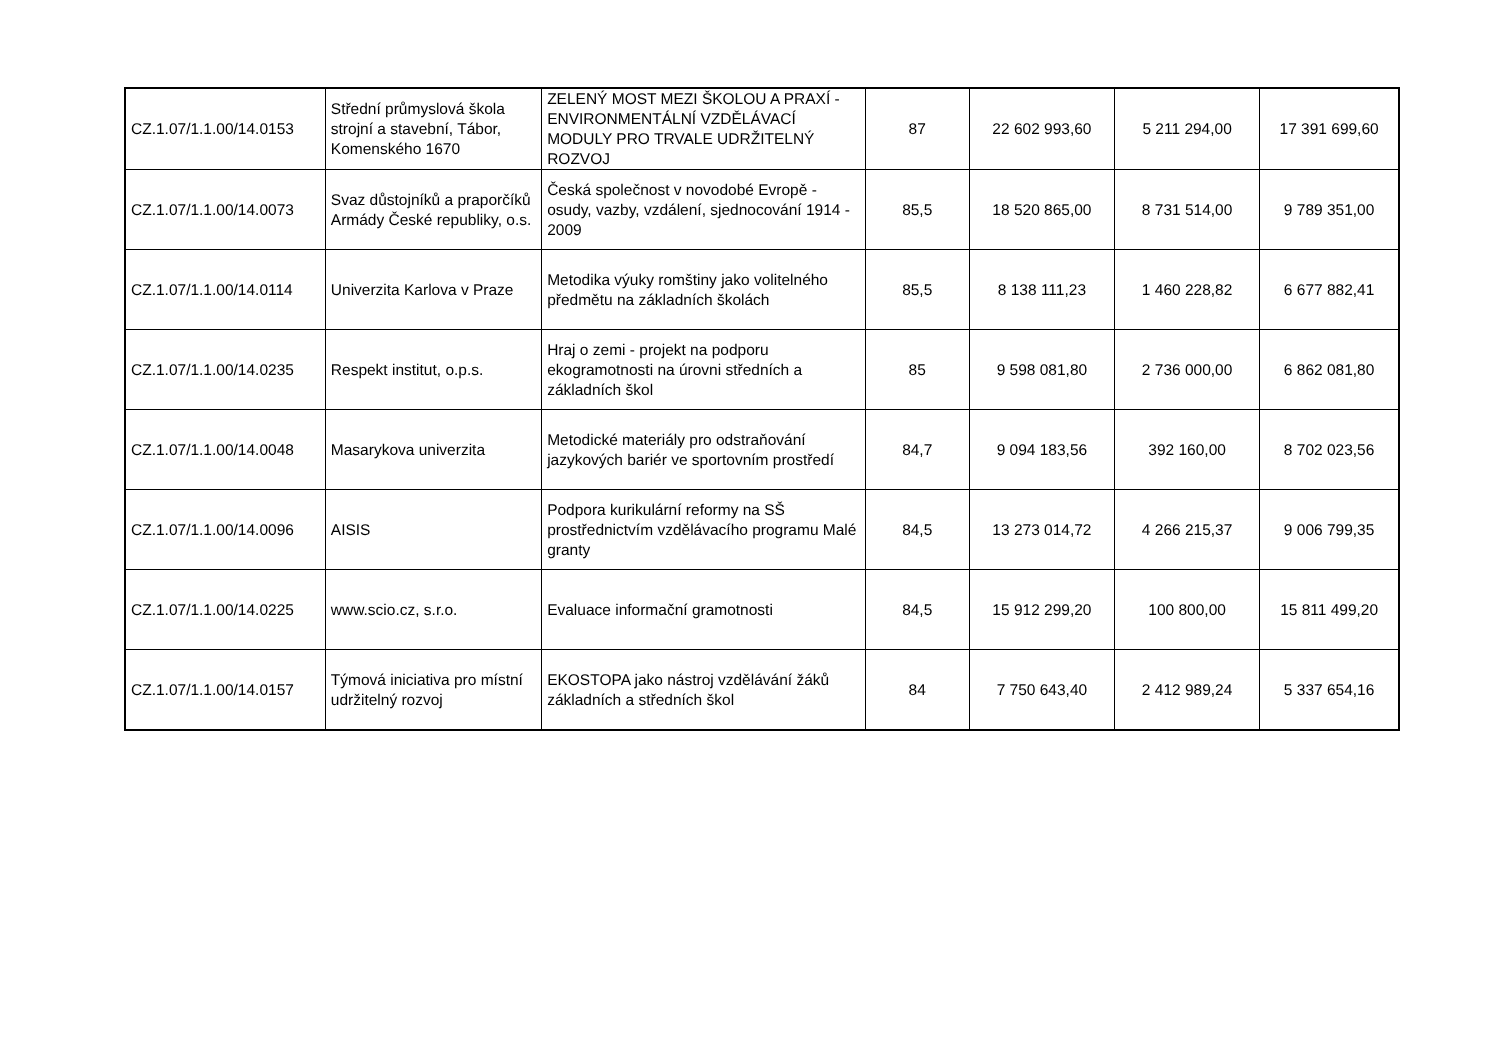| CZ.1.07/1.1.00/14.0153 | Střední průmyslová škola strojní a stavební, Tábor, Komenského 1670 | ZELENÝ MOST MEZI ŠKOLOU A PRAXÍ - ENVIRONMENTÁLNÍ VZDĚLÁVACÍ MODULY PRO TRVALE UDRŽITELNÝ ROZVOJ | 87 | 22 602 993,60 | 5 211 294,00 | 17 391 699,60 |
| CZ.1.07/1.1.00/14.0073 | Svaz důstojníků a praporčíků Armády České republiky, o.s. | Česká společnost v novodobé Evropě - osudy, vazby, vzdálení, sjednocování 1914 - 2009 | 85,5 | 18 520 865,00 | 8 731 514,00 | 9 789 351,00 |
| CZ.1.07/1.1.00/14.0114 | Univerzita Karlova v Praze | Metodika výuky romštiny jako volitelného předmětu na základních školách | 85,5 | 8 138 111,23 | 1 460 228,82 | 6 677 882,41 |
| CZ.1.07/1.1.00/14.0235 | Respekt institut, o.p.s. | Hraj o zemi - projekt na podporu ekogramotnosti na úrovni středních a základních škol | 85 | 9 598 081,80 | 2 736 000,00 | 6 862 081,80 |
| CZ.1.07/1.1.00/14.0048 | Masarykova univerzita | Metodické materiály pro odstraňování jazykových bariér ve sportovním prostředí | 84,7 | 9 094 183,56 | 392 160,00 | 8 702 023,56 |
| CZ.1.07/1.1.00/14.0096 | AISIS | Podpora kurikulární reformy na SŠ prostřednictvím vzdělávacího programu Malé granty | 84,5 | 13 273 014,72 | 4 266 215,37 | 9 006 799,35 |
| CZ.1.07/1.1.00/14.0225 | www.scio.cz, s.r.o. | Evaluace informační gramotnosti | 84,5 | 15 912 299,20 | 100 800,00 | 15 811 499,20 |
| CZ.1.07/1.1.00/14.0157 | Týmová iniciativa pro místní udržitelný rozvoj | EKOSTOPA jako nástroj vzdělávání žáků základních a středních škol | 84 | 7 750 643,40 | 2 412 989,24 | 5 337 654,16 |